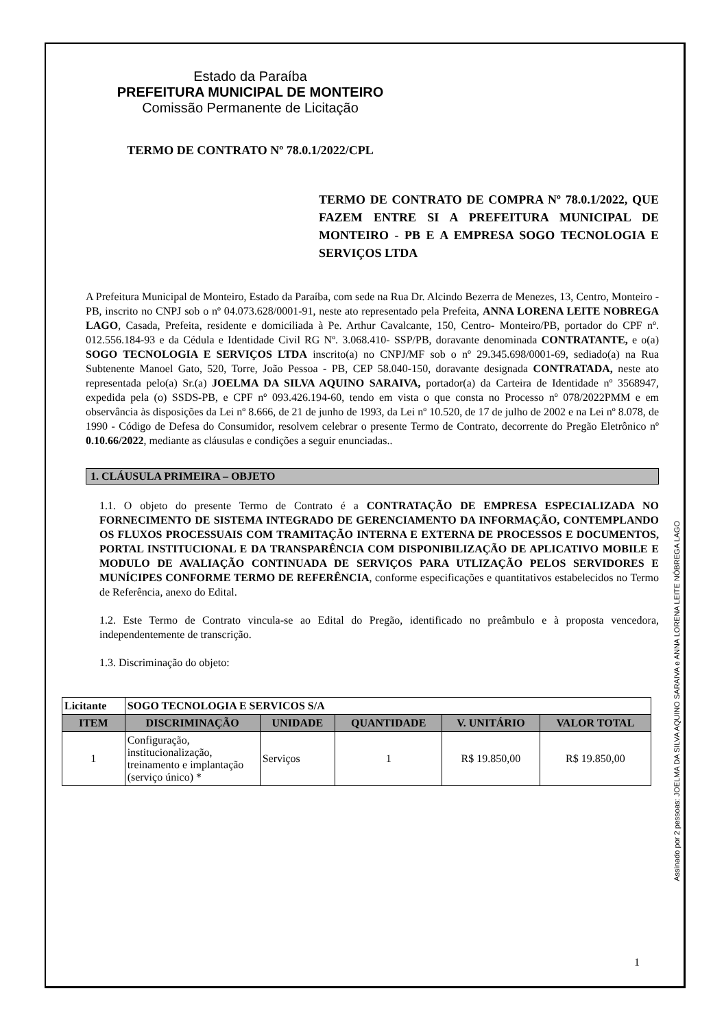Estado da Paraíba
PREFEITURA MUNICIPAL DE MONTEIRO
Comissão Permanente de Licitação
TERMO DE CONTRATO Nº 78.0.1/2022/CPL
TERMO DE CONTRATO DE COMPRA Nº 78.0.1/2022, QUE FAZEM ENTRE SI A PREFEITURA MUNICIPAL DE MONTEIRO - PB E A EMPRESA SOGO TECNOLOGIA E SERVIÇOS LTDA
A Prefeitura Municipal de Monteiro, Estado da Paraíba, com sede na Rua Dr. Alcindo Bezerra de Menezes, 13, Centro, Monteiro - PB, inscrito no CNPJ sob o nº 04.073.628/0001-91, neste ato representado pela Prefeita, ANNA LORENA LEITE NOBREGA LAGO, Casada, Prefeita, residente e domiciliada à Pe. Arthur Cavalcante, 150, Centro- Monteiro/PB, portador do CPF nº. 012.556.184-93 e da Cédula e Identidade Civil RG Nº. 3.068.410- SSP/PB, doravante denominada CONTRATANTE, e o(a) SOGO TECNOLOGIA E SERVIÇOS LTDA inscrito(a) no CNPJ/MF sob o nº 29.345.698/0001-69, sediado(a) na Rua Subtenente Manoel Gato, 520, Torre, João Pessoa - PB, CEP 58.040-150, doravante designada CONTRATADA, neste ato representada pelo(a) Sr.(a) JOELMA DA SILVA AQUINO SARAIVA, portador(a) da Carteira de Identidade nº 3568947, expedida pela (o) SSDS-PB, e CPF nº 093.426.194-60, tendo em vista o que consta no Processo nº 078/2022PMM e em observância às disposições da Lei nº 8.666, de 21 de junho de 1993, da Lei nº 10.520, de 17 de julho de 2002 e na Lei nº 8.078, de 1990 - Código de Defesa do Consumidor, resolvem celebrar o presente Termo de Contrato, decorrente do Pregão Eletrônico nº 0.10.66/2022, mediante as cláusulas e condições a seguir enunciadas..
1. CLÁUSULA PRIMEIRA – OBJETO
1.1. O objeto do presente Termo de Contrato é a CONTRATAÇÃO DE EMPRESA ESPECIALIZADA NO FORNECIMENTO DE SISTEMA INTEGRADO DE GERENCIAMENTO DA INFORMAÇÃO, CONTEMPLANDO OS FLUXOS PROCESSUAIS COM TRAMITAÇÃO INTERNA E EXTERNA DE PROCESSOS E DOCUMENTOS, PORTAL INSTITUCIONAL E DA TRANSPARÊNCIA COM DISPONIBILIZAÇÃO DE APLICATIVO MOBILE E MODULO DE AVALIAÇÃO CONTINUADA DE SERVIÇOS PARA UTLIZAÇÃO PELOS SERVIDORES E MUNÍCIPES CONFORME TERMO DE REFERÊNCIA, conforme especificações e quantitativos estabelecidos no Termo de Referência, anexo do Edital.
1.2. Este Termo de Contrato vincula-se ao Edital do Pregão, identificado no preâmbulo e à proposta vencedora, independentemente de transcrição.
1.3. Discriminação do objeto:
| Licitante | SOGO TECNOLOGIA E SERVICOS S/A | | | | |
| ITEM | DISCRIMINAÇÃO | UNIDADE | QUANTIDADE | V. UNITÁRIO | VALOR TOTAL |
| 1 | Configuração, institucionalização, treinamento e implantação (serviço único) * | Serviços | 1 | R$ 19.850,00 | R$ 19.850,00 |
Assinado por 2 pessoas: JOELMA DA SILVA AQUINO SARAIVA e ANNA LORENA LEITE NÓBREGA LAGO
1